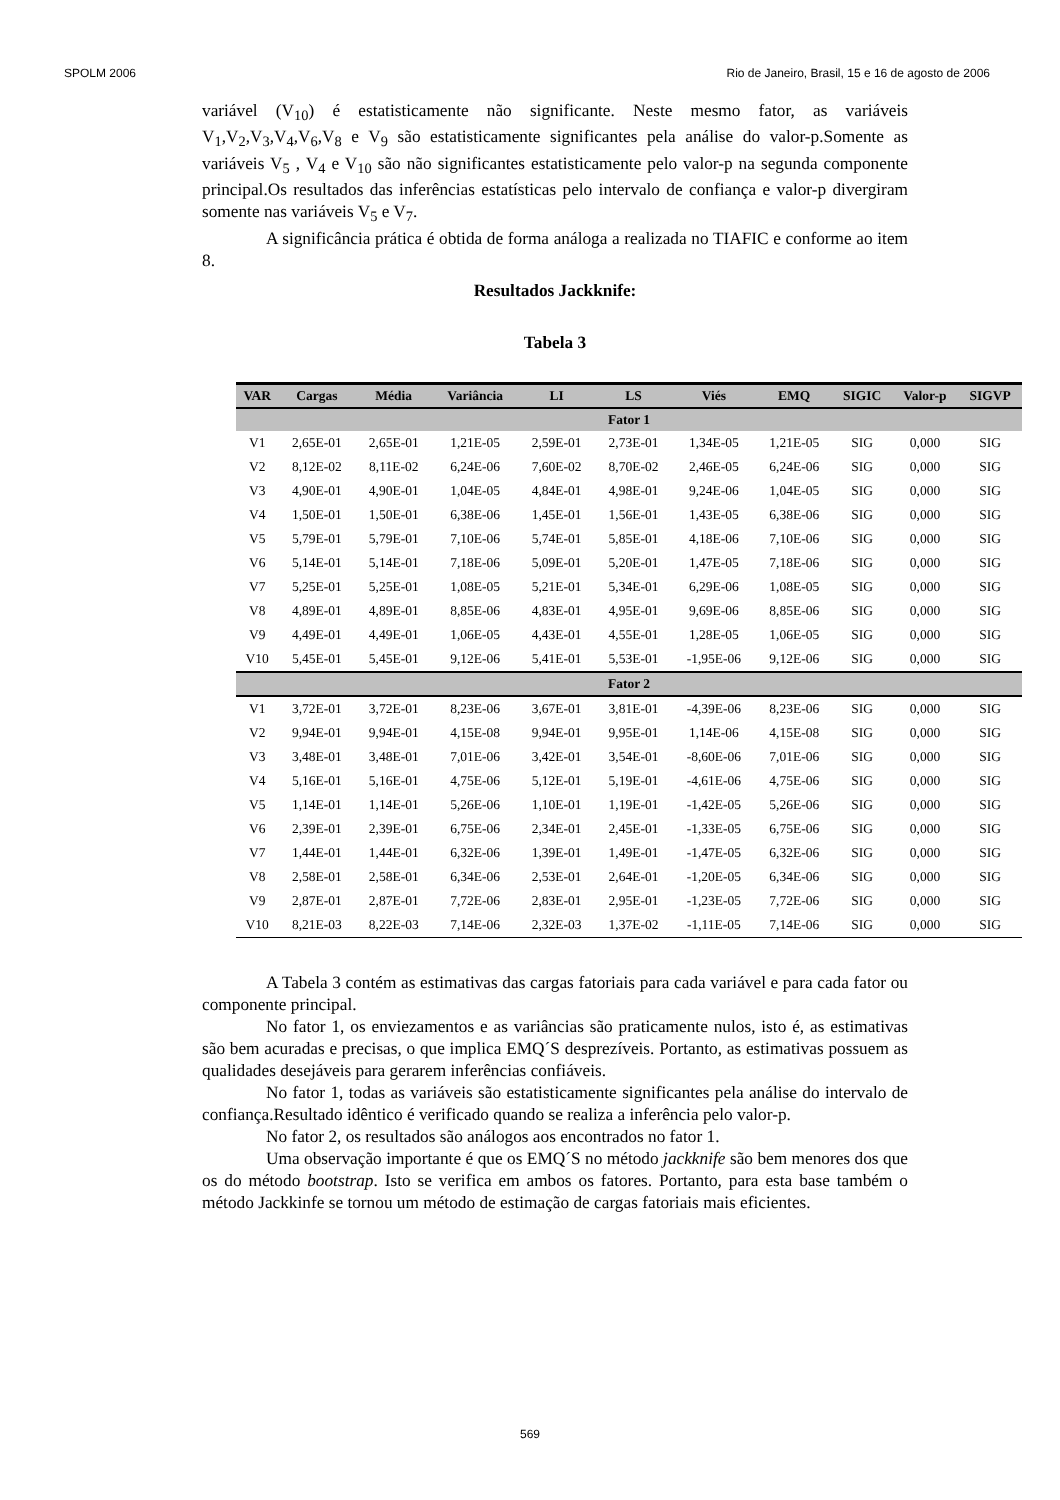SPOLM 2006 Rio de Janeiro, Brasil, 15 e 16 de agosto de 2006
variável (V<sub>10</sub>) é estatisticamente não significante. Neste mesmo fator, as variáveis V<sub>1</sub>,V<sub>2</sub>,V<sub>3</sub>,V<sub>4</sub>,V<sub>6</sub>,V<sub>8</sub> e V<sub>9</sub> são estatisticamente significantes pela análise do valor-p.Somente as variáveis V<sub>5</sub> , V<sub>4</sub> e V<sub>10</sub> são não significantes estatisticamente pelo valor-p na segunda componente principal.Os resultados das inferências estatísticas pelo intervalo de confiança e valor-p divergiram somente nas variáveis V<sub>5</sub> e V<sub>7</sub>.
A significância prática é obtida de forma análoga a realizada no TIAFIC e conforme ao item 8.
Resultados Jackknife:
Tabela 3
| VAR | Cargas | Média | Variância | LI | LS | Viés | EMQ | SIGIC | Valor-p | SIGVP |
| --- | --- | --- | --- | --- | --- | --- | --- | --- | --- | --- |
| Fator 1 | | | | | | | | | | |
| V1 | 2,65E-01 | 2,65E-01 | 1,21E-05 | 2,59E-01 | 2,73E-01 | 1,34E-05 | 1,21E-05 | SIG | 0,000 | SIG |
| V2 | 8,12E-02 | 8,11E-02 | 6,24E-06 | 7,60E-02 | 8,70E-02 | 2,46E-05 | 6,24E-06 | SIG | 0,000 | SIG |
| V3 | 4,90E-01 | 4,90E-01 | 1,04E-05 | 4,84E-01 | 4,98E-01 | 9,24E-06 | 1,04E-05 | SIG | 0,000 | SIG |
| V4 | 1,50E-01 | 1,50E-01 | 6,38E-06 | 1,45E-01 | 1,56E-01 | 1,43E-05 | 6,38E-06 | SIG | 0,000 | SIG |
| V5 | 5,79E-01 | 5,79E-01 | 7,10E-06 | 5,74E-01 | 5,85E-01 | 4,18E-06 | 7,10E-06 | SIG | 0,000 | SIG |
| V6 | 5,14E-01 | 5,14E-01 | 7,18E-06 | 5,09E-01 | 5,20E-01 | 1,47E-05 | 7,18E-06 | SIG | 0,000 | SIG |
| V7 | 5,25E-01 | 5,25E-01 | 1,08E-05 | 5,21E-01 | 5,34E-01 | 6,29E-06 | 1,08E-05 | SIG | 0,000 | SIG |
| V8 | 4,89E-01 | 4,89E-01 | 8,85E-06 | 4,83E-01 | 4,95E-01 | 9,69E-06 | 8,85E-06 | SIG | 0,000 | SIG |
| V9 | 4,49E-01 | 4,49E-01 | 1,06E-05 | 4,43E-01 | 4,55E-01 | 1,28E-05 | 1,06E-05 | SIG | 0,000 | SIG |
| V10 | 5,45E-01 | 5,45E-01 | 9,12E-06 | 5,41E-01 | 5,53E-01 | -1,95E-06 | 9,12E-06 | SIG | 0,000 | SIG |
| Fator 2 | | | | | | | | | | |
| V1 | 3,72E-01 | 3,72E-01 | 8,23E-06 | 3,67E-01 | 3,81E-01 | -4,39E-06 | 8,23E-06 | SIG | 0,000 | SIG |
| V2 | 9,94E-01 | 9,94E-01 | 4,15E-08 | 9,94E-01 | 9,95E-01 | 1,14E-06 | 4,15E-08 | SIG | 0,000 | SIG |
| V3 | 3,48E-01 | 3,48E-01 | 7,01E-06 | 3,42E-01 | 3,54E-01 | -8,60E-06 | 7,01E-06 | SIG | 0,000 | SIG |
| V4 | 5,16E-01 | 5,16E-01 | 4,75E-06 | 5,12E-01 | 5,19E-01 | -4,61E-06 | 4,75E-06 | SIG | 0,000 | SIG |
| V5 | 1,14E-01 | 1,14E-01 | 5,26E-06 | 1,10E-01 | 1,19E-01 | -1,42E-05 | 5,26E-06 | SIG | 0,000 | SIG |
| V6 | 2,39E-01 | 2,39E-01 | 6,75E-06 | 2,34E-01 | 2,45E-01 | -1,33E-05 | 6,75E-06 | SIG | 0,000 | SIG |
| V7 | 1,44E-01 | 1,44E-01 | 6,32E-06 | 1,39E-01 | 1,49E-01 | -1,47E-05 | 6,32E-06 | SIG | 0,000 | SIG |
| V8 | 2,58E-01 | 2,58E-01 | 6,34E-06 | 2,53E-01 | 2,64E-01 | -1,20E-05 | 6,34E-06 | SIG | 0,000 | SIG |
| V9 | 2,87E-01 | 2,87E-01 | 7,72E-06 | 2,83E-01 | 2,95E-01 | -1,23E-05 | 7,72E-06 | SIG | 0,000 | SIG |
| V10 | 8,21E-03 | 8,22E-03 | 7,14E-06 | 2,32E-03 | 1,37E-02 | -1,11E-05 | 7,14E-06 | SIG | 0,000 | SIG |
A Tabela 3 contém as estimativas das cargas fatoriais para cada variável e para cada fator ou componente principal.
No fator 1, os enviezamentos e as variâncias são praticamente nulos, isto é, as estimativas são bem acuradas e precisas, o que implica EMQ´S desprezíveis. Portanto, as estimativas possuem as qualidades desejáveis para gerarem inferências confiáveis.
No fator 1, todas as variáveis são estatisticamente significantes pela análise do intervalo de confiança.Resultado idêntico é verificado quando se realiza a inferência pelo valor-p.
No fator 2, os resultados são análogos aos encontrados no fator 1.
Uma observação importante é que os EMQ´S no método jackknife são bem menores dos que os do método bootstrap. Isto se verifica em ambos os fatores. Portanto, para esta base também o método Jackkinfe se tornou um método de estimação de cargas fatoriais mais eficientes.
569